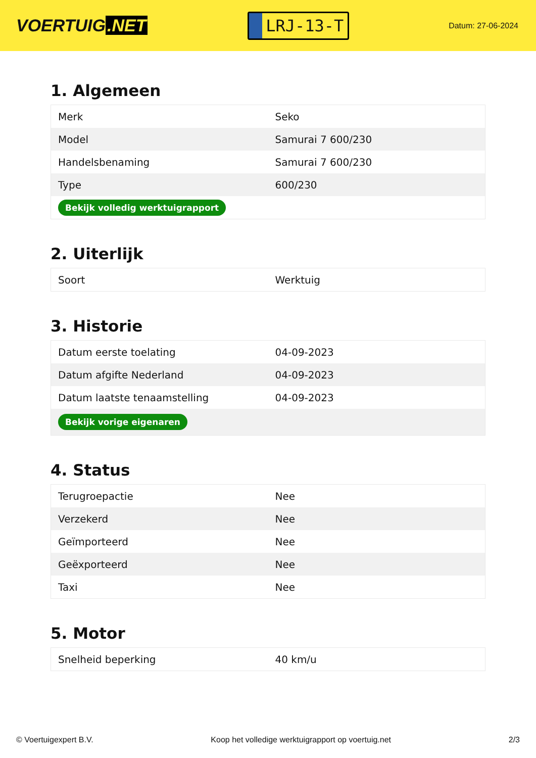VOERTUIG.NET
LRJ-13-T
Datum: 27-06-2024
1. Algemeen
| Merk | Seko |
| Model | Samurai 7 600/230 |
| Handelsbenaming | Samurai 7 600/230 |
| Type | 600/230 |
| Bekijk volledig werktuigrapport | |
2. Uiterlijk
| Soort | Werktuig |
3. Historie
| Datum eerste toelating | 04-09-2023 |
| Datum afgifte Nederland | 04-09-2023 |
| Datum laatste tenaamstelling | 04-09-2023 |
| Bekijk vorige eigenaren | |
4. Status
| Terugroepactie | Nee |
| Verzekerd | Nee |
| Geïmporteerd | Nee |
| Geëxporteerd | Nee |
| Taxi | Nee |
5. Motor
| Snelheid beperking | 40 km/u |
© Voertuigexpert B.V. Koop het volledige werktuigrapport op voertuig.net 2/3